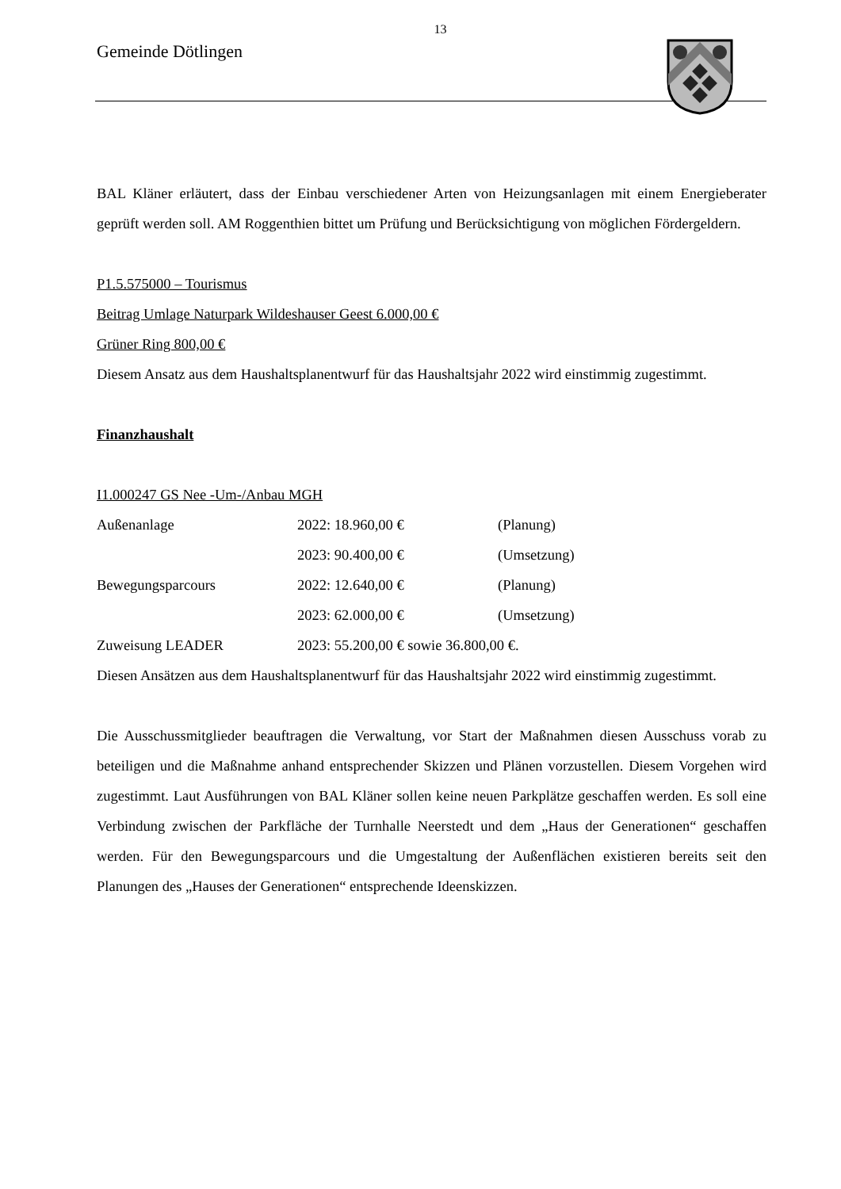13
Gemeinde Dötlingen
BAL Kläner erläutert, dass der Einbau verschiedener Arten von Heizungsanlagen mit einem Energieberater geprüft werden soll. AM Roggenthien bittet um Prüfung und Berücksichtigung von möglichen Fördergeldern.
P1.5.575000 – Tourismus
Beitrag Umlage Naturpark Wildeshauser Geest 6.000,00 €
Grüner Ring 800,00 €
Diesem Ansatz aus dem Haushaltsplanentwurf für das Haushaltsjahr 2022 wird einstimmig zugestimmt.
Finanzhaushalt
I1.000247 GS Nee -Um-/Anbau MGH
| Außenanlage | 2022: 18.960,00 € | (Planung) |
| | 2023: 90.400,00 € | (Umsetzung) |
| Bewegungsparcours | 2022: 12.640,00 € | (Planung) |
| | 2023: 62.000,00 € | (Umsetzung) |
| Zuweisung LEADER | 2023: 55.200,00 € sowie 36.800,00 €. | |
Diesen Ansätzen aus dem Haushaltsplanentwurf für das Haushaltsjahr 2022 wird einstimmig zugestimmt.
Die Ausschussmitglieder beauftragen die Verwaltung, vor Start der Maßnahmen diesen Ausschuss vorab zu beteiligen und die Maßnahme anhand entsprechender Skizzen und Plänen vorzustellen. Diesem Vorgehen wird zugestimmt. Laut Ausführungen von BAL Kläner sollen keine neuen Parkplätze geschaffen werden. Es soll eine Verbindung zwischen der Parkfläche der Turnhalle Neerstedt und dem „Haus der Generationen“ geschaffen werden. Für den Bewegungsparcours und die Umgestaltung der Außenflächen existieren bereits seit den Planungen des „Hauses der Generationen“ entsprechende Ideenskizzen.